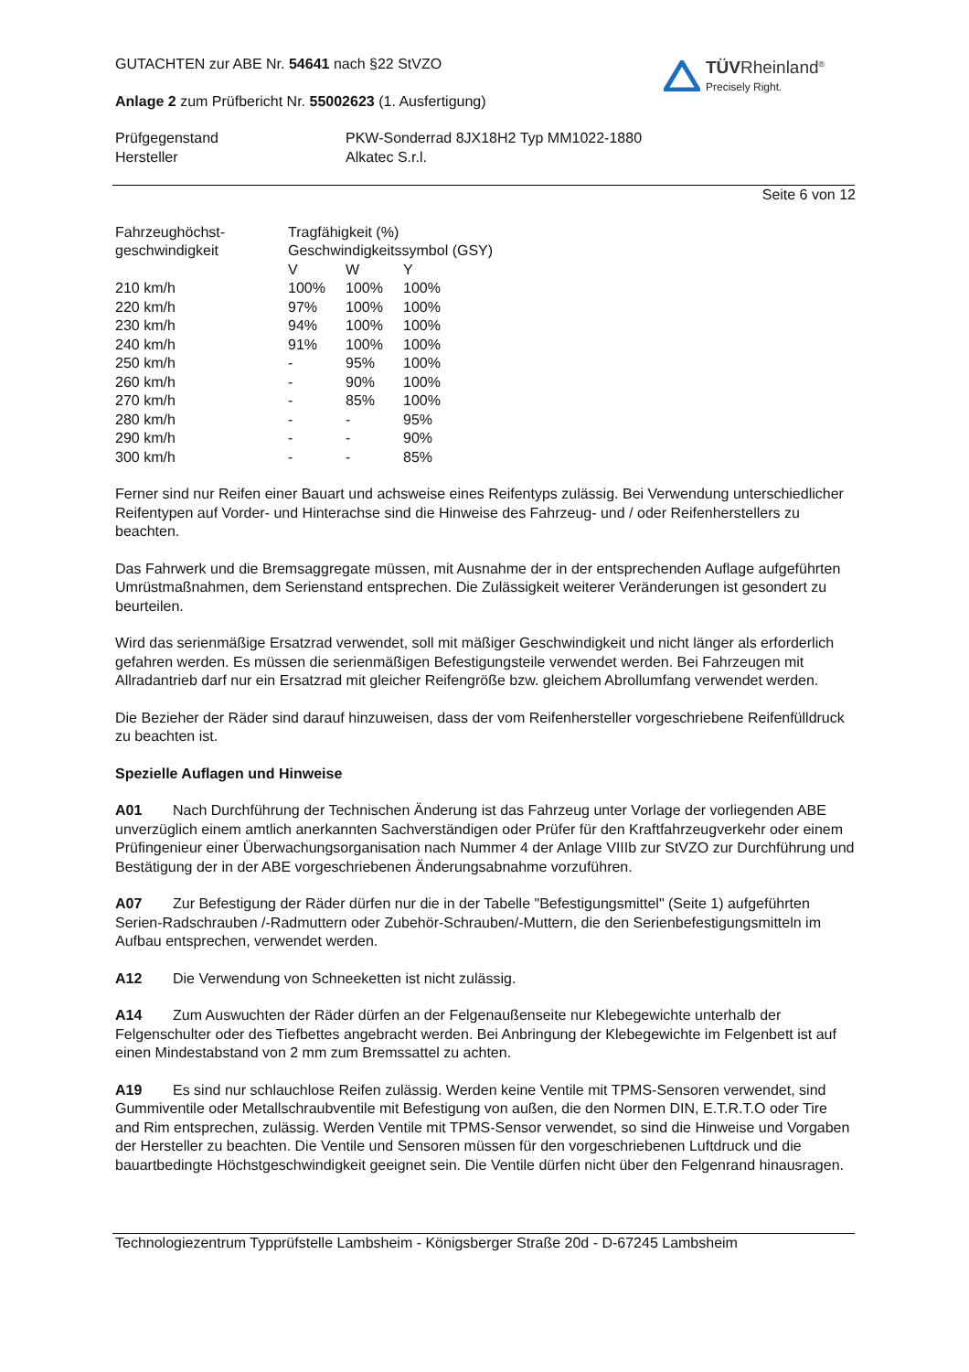TÜVRheinland<sup>®</sup>
Precisely Right.
GUTACHTEN zur ABE Nr. 54641 nach §22 StVZO
Anlage 2 zum Prüfbericht Nr. 55002623 (1. Ausfertigung)
Prüfgegenstand
Hersteller
PKW-Sonderrad 8JX18H2 Typ MM1022-1880
Alkatec S.r.l.
Seite 6 von 12
| Fahrzeughöchst- geschwindigkeit | Tragfähigkeit (%) Geschwindigkeitssymbol (GSY) | | |
| | V | W | Y |
| 210 km/h | 100% | 100% | 100% |
| 220 km/h | 97% | 100% | 100% |
| 230 km/h | 94% | 100% | 100% |
| 240 km/h | 91% | 100% | 100% |
| 250 km/h | - | 95% | 100% |
| 260 km/h | - | 90% | 100% |
| 270 km/h | - | 85% | 100% |
| 280 km/h | - | - | 95% |
| 290 km/h | - | - | 90% |
| 300 km/h | - | - | 85% |
Ferner sind nur Reifen einer Bauart und achsweise eines Reifentyps zulässig. Bei Verwendung unterschiedlicher Reifentypen auf Vorder- und Hinterachse sind die Hinweise des Fahrzeug- und / oder Reifenherstellers zu beachten.
Das Fahrwerk und die Bremsaggregate müssen, mit Ausnahme der in der entsprechenden Auflage aufgeführten Umrüstmaßnahmen, dem Serienstand entsprechen. Die Zulässigkeit weiterer Veränderungen ist gesondert zu beurteilen.
Wird das serienmäßige Ersatzrad verwendet, soll mit mäßiger Geschwindigkeit und nicht länger als erforderlich gefahren werden. Es müssen die serienmäßigen Befestigungsteile verwendet werden. Bei Fahrzeugen mit Allradantrieb darf nur ein Ersatzrad mit gleicher Reifengröße bzw. gleichem Abrollumfang verwendet werden.
Die Bezieher der Räder sind darauf hinzuweisen, dass der vom Reifenhersteller vorgeschriebene Reifenfülldruck zu beachten ist.
Spezielle Auflagen und Hinweise
A01 Nach Durchführung der Technischen Änderung ist das Fahrzeug unter Vorlage der vorliegenden ABE unverzüglich einem amtlich anerkannten Sachverständigen oder Prüfer für den Kraftfahrzeugverkehr oder einem Prüfingenieur einer Überwachungsorganisation nach Nummer 4 der Anlage VIIIb zur StVZO zur Durchführung und Bestätigung der in der ABE vorgeschriebenen Änderungsabnahme vorzuführen.
A07 Zur Befestigung der Räder dürfen nur die in der Tabelle "Befestigungsmittel" (Seite 1) aufgeführten Serien-Radschrauben /-Radmuttern oder Zubehör-Schrauben/-Muttern, die den Serienbefestigungsmitteln im Aufbau entsprechen, verwendet werden.
A12 Die Verwendung von Schneeketten ist nicht zulässig.
A14 Zum Auswuchten der Räder dürfen an der Felgenaußenseite nur Klebegewichte unterhalb der Felgenschulter oder des Tiefbettes angebracht werden. Bei Anbringung der Klebegewichte im Felgenbett ist auf einen Mindestabstand von 2 mm zum Bremssattel zu achten.
A19 Es sind nur schlauchlose Reifen zulässig. Werden keine Ventile mit TPMS-Sensoren verwendet, sind Gummiventile oder Metallschraubventile mit Befestigung von außen, die den Normen DIN, E.T.R.T.O oder Tire and Rim entsprechen, zulässig. Werden Ventile mit TPMS-Sensor verwendet, so sind die Hinweise und Vorgaben der Hersteller zu beachten. Die Ventile und Sensoren müssen für den vorgeschriebenen Luftdruck und die bauartbedingte Höchstgeschwindigkeit geeignet sein. Die Ventile dürfen nicht über den Felgenrand hinausragen.
Technologiezentrum Typprüfstelle Lambsheim - Königsberger Straße 20d - D-67245 Lambsheim